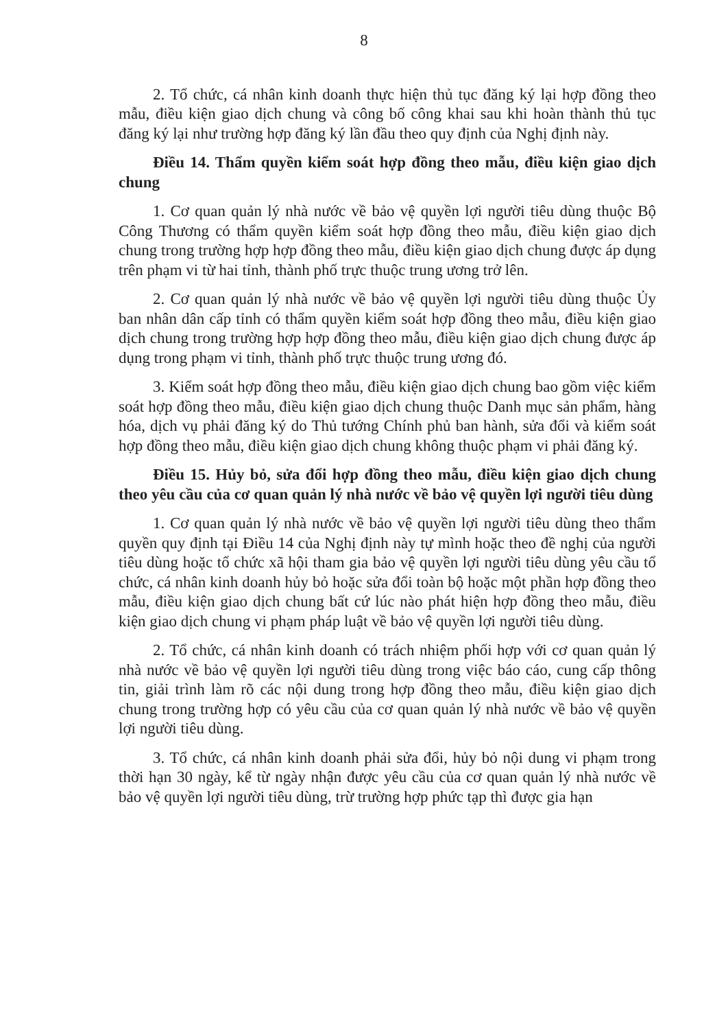8
2. Tổ chức, cá nhân kinh doanh thực hiện thủ tục đăng ký lại hợp đồng theo mẫu, điều kiện giao dịch chung và công bố công khai sau khi hoàn thành thủ tục đăng ký lại như trường hợp đăng ký lần đầu theo quy định của Nghị định này.
Điều 14. Thẩm quyền kiểm soát hợp đồng theo mẫu, điều kiện giao dịch chung
1. Cơ quan quản lý nhà nước về bảo vệ quyền lợi người tiêu dùng thuộc Bộ Công Thương có thẩm quyền kiểm soát hợp đồng theo mẫu, điều kiện giao dịch chung trong trường hợp hợp đồng theo mẫu, điều kiện giao dịch chung được áp dụng trên phạm vi từ hai tỉnh, thành phố trực thuộc trung ương trở lên.
2. Cơ quan quản lý nhà nước về bảo vệ quyền lợi người tiêu dùng thuộc Ủy ban nhân dân cấp tỉnh có thẩm quyền kiểm soát hợp đồng theo mẫu, điều kiện giao dịch chung trong trường hợp hợp đồng theo mẫu, điều kiện giao dịch chung được áp dụng trong phạm vi tỉnh, thành phố trực thuộc trung ương đó.
3. Kiểm soát hợp đồng theo mẫu, điều kiện giao dịch chung bao gồm việc kiểm soát hợp đồng theo mẫu, điều kiện giao dịch chung thuộc Danh mục sản phẩm, hàng hóa, dịch vụ phải đăng ký do Thủ tướng Chính phủ ban hành, sửa đổi và kiểm soát hợp đồng theo mẫu, điều kiện giao dịch chung không thuộc phạm vi phải đăng ký.
Điều 15. Hủy bỏ, sửa đổi hợp đồng theo mẫu, điều kiện giao dịch chung theo yêu cầu của cơ quan quản lý nhà nước về bảo vệ quyền lợi người tiêu dùng
1. Cơ quan quản lý nhà nước về bảo vệ quyền lợi người tiêu dùng theo thẩm quyền quy định tại Điều 14 của Nghị định này tự mình hoặc theo đề nghị của người tiêu dùng hoặc tổ chức xã hội tham gia bảo vệ quyền lợi người tiêu dùng yêu cầu tổ chức, cá nhân kinh doanh hủy bỏ hoặc sửa đổi toàn bộ hoặc một phần hợp đồng theo mẫu, điều kiện giao dịch chung bất cứ lúc nào phát hiện hợp đồng theo mẫu, điều kiện giao dịch chung vi phạm pháp luật về bảo vệ quyền lợi người tiêu dùng.
2. Tổ chức, cá nhân kinh doanh có trách nhiệm phối hợp với cơ quan quản lý nhà nước về bảo vệ quyền lợi người tiêu dùng trong việc báo cáo, cung cấp thông tin, giải trình làm rõ các nội dung trong hợp đồng theo mẫu, điều kiện giao dịch chung trong trường hợp có yêu cầu của cơ quan quản lý nhà nước về bảo vệ quyền lợi người tiêu dùng.
3. Tổ chức, cá nhân kinh doanh phải sửa đổi, hủy bỏ nội dung vi phạm trong thời hạn 30 ngày, kể từ ngày nhận được yêu cầu của cơ quan quản lý nhà nước về bảo vệ quyền lợi người tiêu dùng, trừ trường hợp phức tạp thì được gia hạn